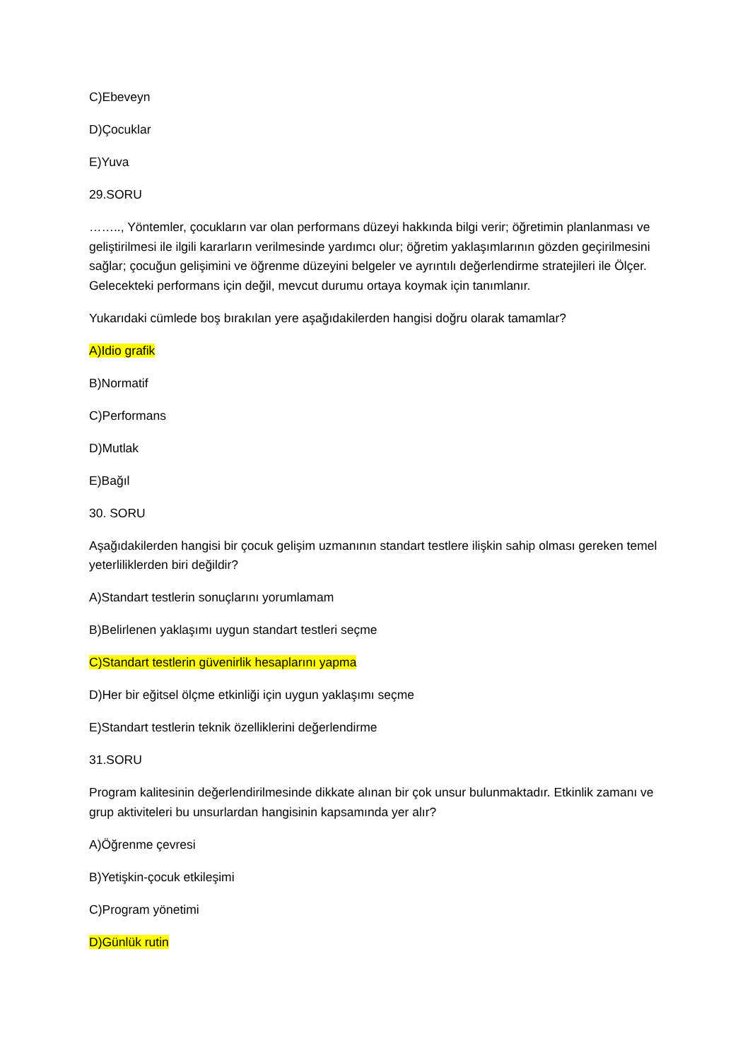C)Ebeveyn
D)Çocuklar
E)Yuva
29.SORU
…….., Yöntemler, çocukların var olan performans düzeyi hakkında bilgi verir; öğretimin planlanması ve geliştirilmesi ile ilgili kararların verilmesinde yardımcı olur; öğretim yaklaşımlarının gözden geçirilmesini sağlar; çocuğun gelişimini ve öğrenme düzeyini belgeler ve ayrıntılı değerlendirme stratejileri ile Ölçer. Gelecekteki performans için değil, mevcut durumu ortaya koymak için tanımlanır.
Yukarıdaki cümlede boş bırakılan yere aşağıdakilerden hangisi doğru olarak tamamlar?
A)Idio grafik
B)Normatif
C)Performans
D)Mutlak
E)Bağıl
30. SORU
Aşağıdakilerden hangisi bir çocuk gelişim uzmanının standart testlere ilişkin sahip olması gereken temel yeterliliklerden biri değildir?
A)Standart testlerin sonuçlarını yorumlamam
B)Belirlenen yaklaşımı uygun standart testleri seçme
C)Standart testlerin güvenirlik hesaplarını yapma
D)Her bir eğitsel ölçme etkinliği için uygun yaklaşımı seçme
E)Standart testlerin teknik özelliklerini değerlendirme
31.SORU
Program kalitesinin değerlendirilmesinde dikkate alınan bir çok unsur bulunmaktadır. Etkinlik zamanı ve grup aktiviteleri bu unsurlardan hangisinin kapsamında yer alır?
A)Öğrenme çevresi
B)Yetişkin-çocuk etkileşimi
C)Program yönetimi
D)Günlük rutin